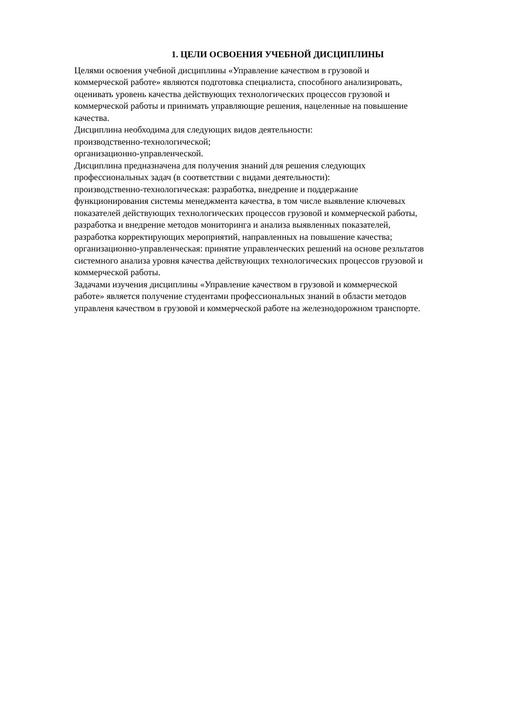1. ЦЕЛИ ОСВОЕНИЯ УЧЕБНОЙ ДИСЦИПЛИНЫ
Целями освоения учебной дисциплины «Управление качеством в грузовой и
коммерческой работе» являются подготовка специалиста, способного анализировать,
оценивать уровень качества действующих технологических процессов грузовой и
коммерческой работы и принимать управляющие решения, нацеленные на повышение
качества.
Дисциплина необходима для следующих видов деятельности:
производственно-технологической;
организационно-управленческой.
Дисциплина предназначена для получения знаний для решения следующих
профессиональных задач (в соответствии с видами деятельности):
производственно-технологическая: разработка, внедрение и поддержание
функционирования системы менеджмента качества, в том числе выявление ключевых
показателей действующих технологических процессов грузовой и коммерческой работы,
разработка и внедрение методов мониторинга и анализа выявленных показателей,
разработка корректирующих мероприятий, направленных на повышение качества;
организационно-управленческая: принятие управленческих решений на основе резльтатов
системного анализа уровня качества действующих технологических процессов грузовой и
коммерческой работы.
Задачами изучения дисциплины «Управление качеством в грузовой и коммерческой
работе» является получение студентами профессиональных знаний в области методов
управленя качеством в грузовой и коммерческой работе на железнодорожном транспорте.